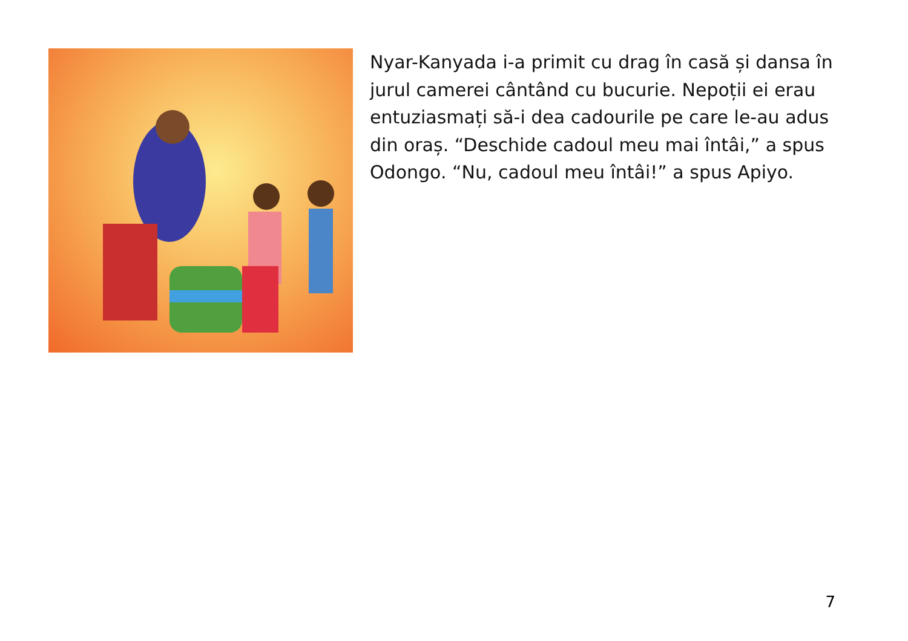Nyar-Kanyada i-a primit cu drag în casă și dansa în jurul camerei cântând cu bucurie. Nepoții ei erau entuziasmați să-i dea cadourile pe care le-au adus din oraș. “Deschide cadoul meu mai întâi,” a spus Odongo. “Nu, cadoul meu întâi!” a spus Apiyo.
7